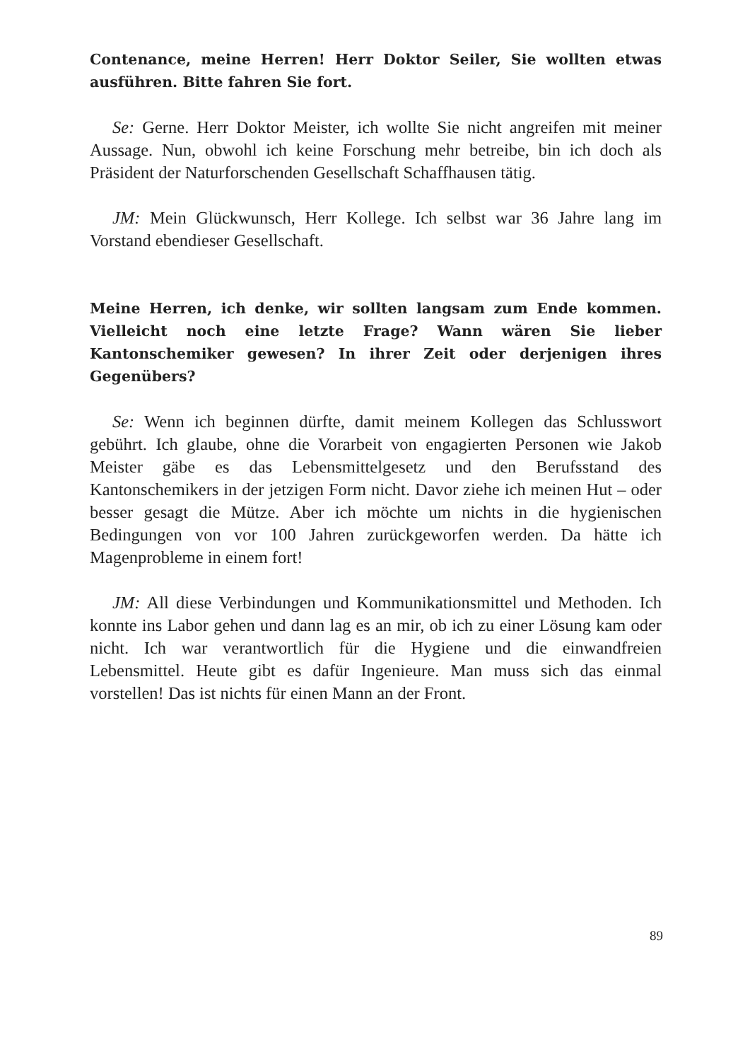Contenance, meine Herren! Herr Doktor Seiler, Sie wollten etwas ausführen. Bitte fahren Sie fort.
Se: Gerne. Herr Doktor Meister, ich wollte Sie nicht angreifen mit meiner Aussage. Nun, obwohl ich keine Forschung mehr betreibe, bin ich doch als Präsident der Naturforschenden Gesellschaft Schaffhausen tätig.
JM: Mein Glückwunsch, Herr Kollege. Ich selbst war 36 Jahre lang im Vorstand ebendieser Gesellschaft.
Meine Herren, ich denke, wir sollten langsam zum Ende kommen. Vielleicht noch eine letzte Frage? Wann wären Sie lieber Kantonschemiker gewesen? In ihrer Zeit oder derjenigen ihres Gegenübers?
Se: Wenn ich beginnen dürfte, damit meinem Kollegen das Schlusswort gebührt. Ich glaube, ohne die Vorarbeit von engagierten Personen wie Jakob Meister gäbe es das Lebensmittelgesetz und den Berufsstand des Kantonschemikers in der jetzigen Form nicht. Davor ziehe ich meinen Hut – oder besser gesagt die Mütze. Aber ich möchte um nichts in die hygienischen Bedingungen von vor 100 Jahren zurückgeworfen werden. Da hätte ich Magenprobleme in einem fort!
JM: All diese Verbindungen und Kommunikationsmittel und Methoden. Ich konnte ins Labor gehen und dann lag es an mir, ob ich zu einer Lösung kam oder nicht. Ich war verantwortlich für die Hygiene und die einwandfreien Lebensmittel. Heute gibt es dafür Ingenieure. Man muss sich das einmal vorstellen! Das ist nichts für einen Mann an der Front.
89